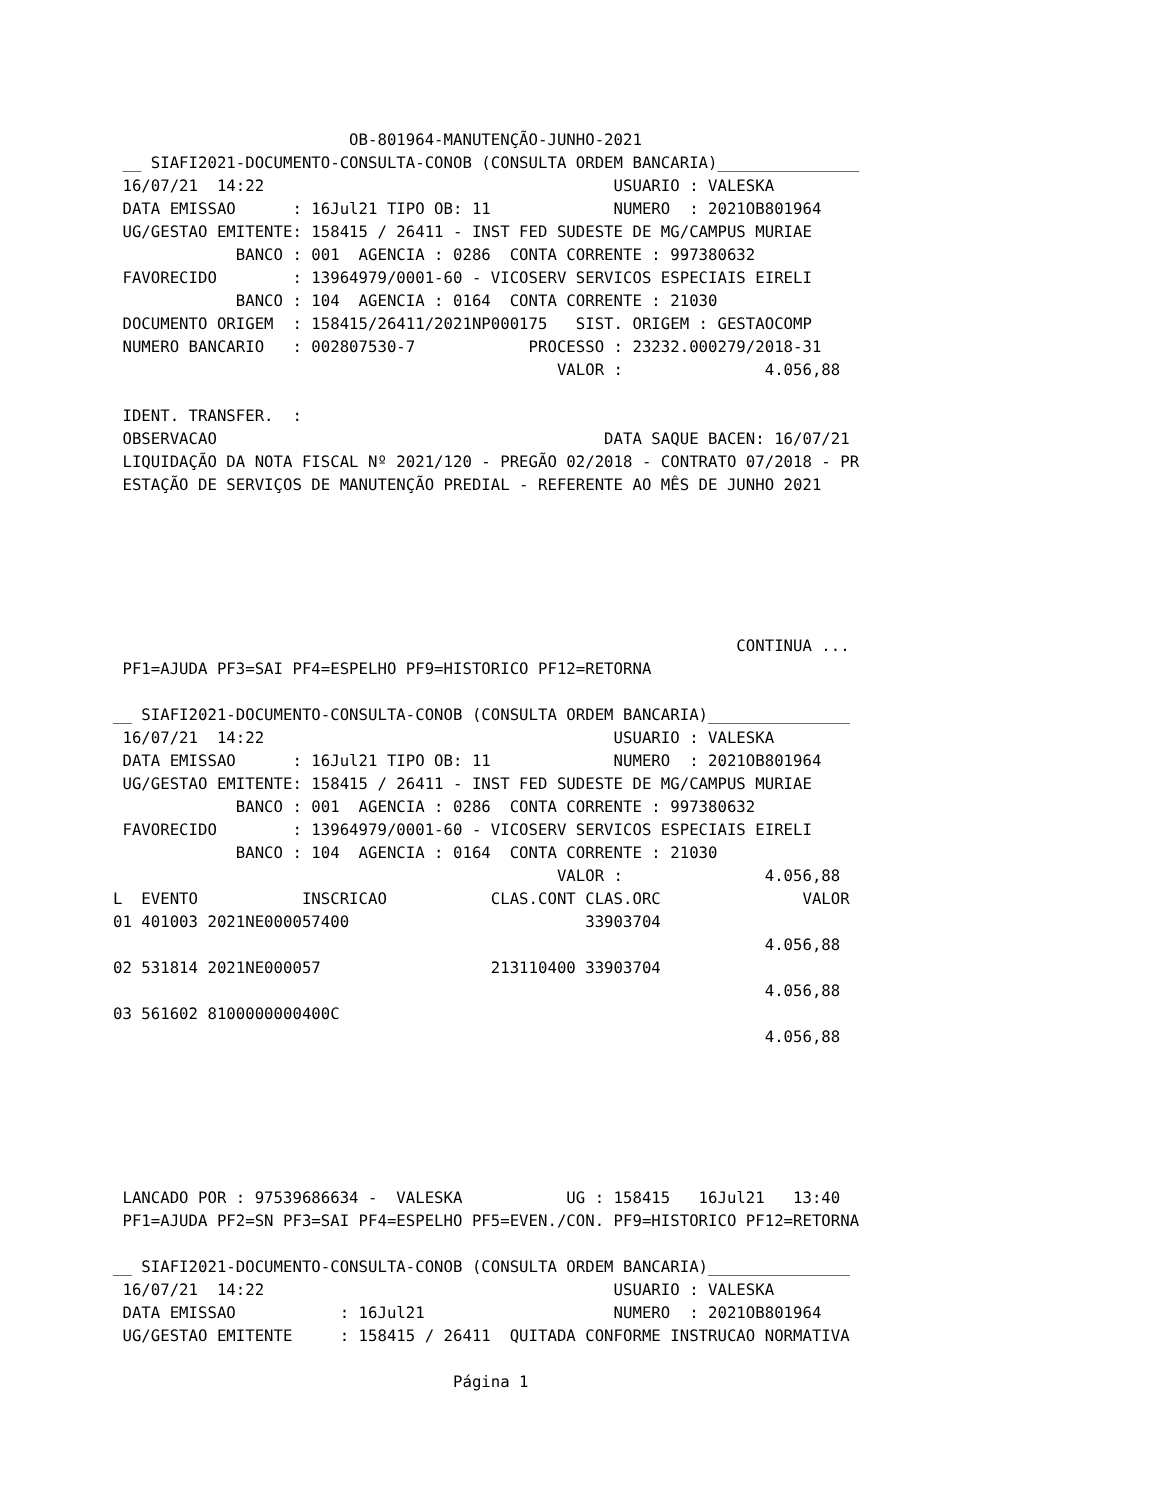OB-801964-MANUTENÇÃO-JUNHO-2021
 __ SIAFI2021-DOCUMENTO-CONSULTA-CONOB (CONSULTA ORDEM BANCARIA)_______________
 16/07/21  14:22                                     USUARIO : VALESKA
 DATA EMISSAO      : 16Jul21 TIPO OB: 11             NUMERO  : 2021OB801964
 UG/GESTAO EMITENTE: 158415 / 26411 - INST FED SUDESTE DE MG/CAMPUS MURIAE
             BANCO : 001  AGENCIA : 0286  CONTA CORRENTE : 997380632
 FAVORECIDO        : 13964979/0001-60 - VICOSERV SERVICOS ESPECIAIS EIRELI
             BANCO : 104  AGENCIA : 0164  CONTA CORRENTE : 21030
 DOCUMENTO ORIGEM  : 158415/26411/2021NP000175   SIST. ORIGEM : GESTAOCOMP
 NUMERO BANCARIO   : 002807530-7            PROCESSO : 23232.000279/2018-31
                                               VALOR :               4.056,88

 IDENT. TRANSFER.  :
 OBSERVACAO                                         DATA SAQUE BACEN: 16/07/21
 LIQUIDAÇÃO DA NOTA FISCAL Nº 2021/120 - PREGÃO 02/2018 - CONTRATO 07/2018 - PR
 ESTAÇÃO DE SERVIÇOS DE MANUTENÇÃO PREDIAL - REFERENTE AO MÊS DE JUNHO 2021






                                                                  CONTINUA ...
 PF1=AJUDA PF3=SAI PF4=ESPELHO PF9=HISTORICO PF12=RETORNA

__ SIAFI2021-DOCUMENTO-CONSULTA-CONOB (CONSULTA ORDEM BANCARIA)_______________
 16/07/21  14:22                                     USUARIO : VALESKA
 DATA EMISSAO      : 16Jul21 TIPO OB: 11             NUMERO  : 2021OB801964
 UG/GESTAO EMITENTE: 158415 / 26411 - INST FED SUDESTE DE MG/CAMPUS MURIAE
             BANCO : 001  AGENCIA : 0286  CONTA CORRENTE : 997380632
 FAVORECIDO        : 13964979/0001-60 - VICOSERV SERVICOS ESPECIAIS EIRELI
             BANCO : 104  AGENCIA : 0164  CONTA CORRENTE : 21030
                                               VALOR :               4.056,88
L  EVENTO           INSCRICAO           CLAS.CONT CLAS.ORC               VALOR
01 401003 2021NE000057400                         33903704
                                                                     4.056,88
02 531814 2021NE000057                  213110400 33903704
                                                                     4.056,88
03 561602 8100000000400C
                                                                     4.056,88






 LANCADO POR : 97539686634 -  VALESKA           UG : 158415   16Jul21   13:40
 PF1=AJUDA PF2=SN PF3=SAI PF4=ESPELHO PF5=EVEN./CON. PF9=HISTORICO PF12=RETORNA

__ SIAFI2021-DOCUMENTO-CONSULTA-CONOB (CONSULTA ORDEM BANCARIA)_______________
 16/07/21  14:22                                     USUARIO : VALESKA
 DATA EMISSAO           : 16Jul21                    NUMERO  : 2021OB801964
 UG/GESTAO EMITENTE     : 158415 / 26411  QUITADA CONFORME INSTRUCAO NORMATIVA

                                    Página 1